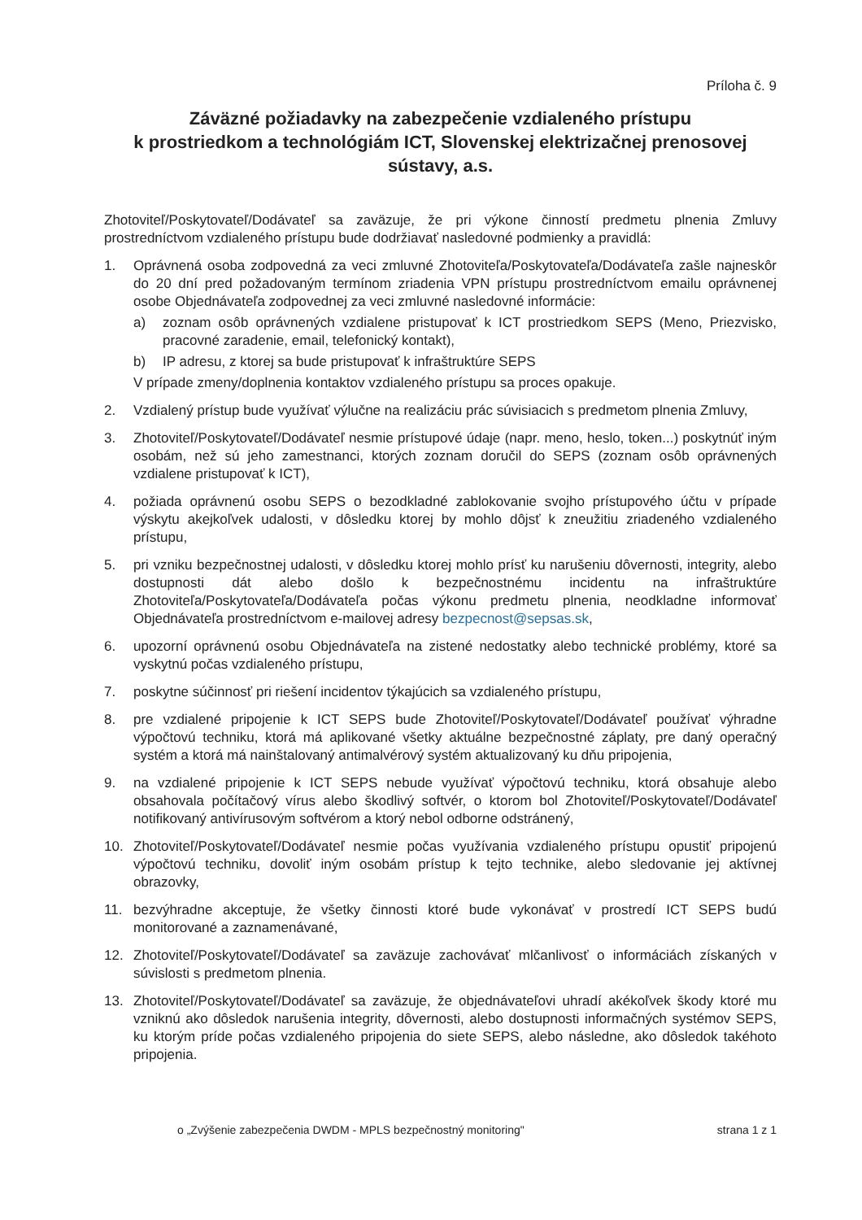Príloha č. 9
Záväzné požiadavky na zabezpečenie vzdialeného prístupu
k prostriedkom a technológiám ICT, Slovenskej elektrizačnej prenosovej sústavy, a.s.
Zhotoviteľ/Poskytovateľ/Dodávateľ sa zaväzuje, že pri výkone činností predmetu plnenia Zmluvy prostredníctvom vzdialeného prístupu bude dodržiavať nasledovné podmienky a pravidlá:
1. Oprávnená osoba zodpovedná za veci zmluvné Zhotoviteľa/Poskytovateľa/Dodávateľa zašle najneskôr do 20 dní pred požadovaným termínom zriadenia VPN prístupu prostredníctvom emailu oprávnenej osobe Objednávateľa zodpovednej za veci zmluvné nasledovné informácie:
a) zoznam osôb oprávnených vzdialene pristupovať k ICT prostriedkom SEPS (Meno, Priezvisko, pracovné zaradenie, email, telefonický kontakt),
b) IP adresu, z ktorej sa bude pristupovať k infraštruktúre SEPS
V prípade zmeny/doplnenia kontaktov vzdialeného prístupu sa proces opakuje.
2. Vzdialený prístup bude využívať výlučne na realizáciu prác súvisiacich s predmetom plnenia Zmluvy,
3. Zhotoviteľ/Poskytovateľ/Dodávateľ nesmie prístupové údaje (napr. meno, heslo, token...) poskytnúť iným osobám, než sú jeho zamestnanci, ktorých zoznam doručil do SEPS (zoznam osôb oprávnených vzdialene pristupovať k ICT),
4. požiada oprávnenú osobu SEPS o bezodkladné zablokovanie svojho prístupového účtu v prípade výskytu akejkoľvek udalosti, v dôsledku ktorej by mohlo dôjsť k zneužitiu zriadeného vzdialeného prístupu,
5. pri vzniku bezpečnostnej udalosti, v dôsledku ktorej mohlo prísť ku narušeniu dôvernosti, integrity, alebo dostupnosti dát alebo došlo k bezpečnostnému incidentu na infraštruktúre Zhotoviteľa/Poskytovateľa/Dodávateľa počas výkonu predmetu plnenia, neodkladne informovať Objednávateľa prostredníctvom e-mailovej adresy bezpecnost@sepsas.sk,
6. upozorní oprávnenú osobu Objednávateľa na zistené nedostatky alebo technické problémy, ktoré sa vyskytnú počas vzdialeného prístupu,
7. poskytne súčinnosť pri riešení incidentov týkajúcich sa vzdialeného prístupu,
8. pre vzdialené pripojenie k ICT SEPS bude Zhotoviteľ/Poskytovateľ/Dodávateľ používať výhradne výpočtovú techniku, ktorá má aplikované všetky aktuálne bezpečnostné záplaty, pre daný operačný systém a ktorá má nainštalovaný antimalvérový systém aktualizovaný ku dňu pripojenia,
9. na vzdialené pripojenie k ICT SEPS nebude využívať výpočtovú techniku, ktorá obsahuje alebo obsahovala počítačový vírus alebo škodlivý softvér, o ktorom bol Zhotoviteľ/Poskytovateľ/Dodávateľ notifikovaný antivírusovým softvérom a ktorý nebol odborne odstránený,
10. Zhotoviteľ/Poskytovateľ/Dodávateľ nesmie počas využívania vzdialeného prístupu opustiť pripojenú výpočtovú techniku, dovoliť iným osobám prístup k tejto technike, alebo sledovanie jej aktívnej obrazovky,
11. bezvýhradne akceptuje, že všetky činnosti ktoré bude vykonávať v prostredí ICT SEPS budú monitorované a zaznamenávané,
12. Zhotoviteľ/Poskytovateľ/Dodávateľ sa zaväzuje zachovávať mlčanlivosť o informáciách získaných v súvislosti s predmetom plnenia.
13. Zhotoviteľ/Poskytovateľ/Dodávateľ sa zaväzuje, že objednávateľovi uhradí akékoľvek škody ktoré mu vzniknú ako dôsledok narušenia integrity, dôvernosti, alebo dostupnosti informačných systémov SEPS, ku ktorým príde počas vzdialeného pripojenia do siete SEPS, alebo následne, ako dôsledok takéhoto pripojenia.
o „Zvýšenie zabezpečenia DWDM - MPLS bezpečnostný monitoring" strana 1 z 1